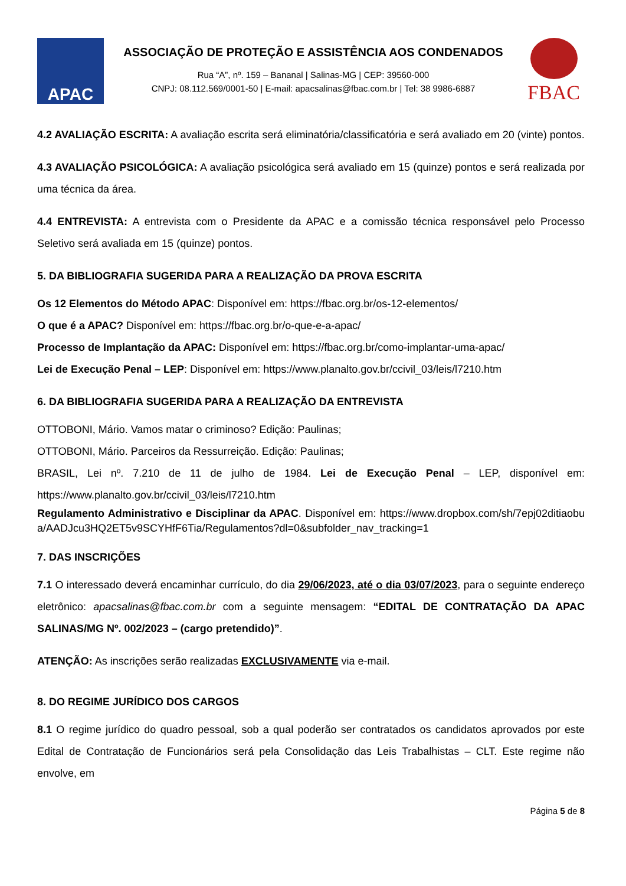APAC
ASSOCIAÇÃO DE PROTEÇÃO E ASSISTÊNCIA AOS CONDENADOS
Rua “A”, nº. 159 – Bananal | Salinas-MG | CEP: 39560-000
CNPJ: 08.112.569/0001-50 | E-mail: apacsalinas@fbac.com.br | Tel: 38 9986-6887
FBAC
4.2 AVALIAÇÃO ESCRITA: A avaliação escrita será eliminatória/classificatória e será avaliado em 20 (vinte) pontos.
4.3 AVALIAÇÃO PSICOLÓGICA: A avaliação psicológica será avaliado em 15 (quinze) pontos e será realizada por uma técnica da área.
4.4 ENTREVISTA: A entrevista com o Presidente da APAC e a comissão técnica responsável pelo Processo Seletivo será avaliada em 15 (quinze) pontos.
5. DA BIBLIOGRAFIA SUGERIDA PARA A REALIZAÇÃO DA PROVA ESCRITA
Os 12 Elementos do Método APAC: Disponível em: https://fbac.org.br/os-12-elementos/
O que é a APAC? Disponível em: https://fbac.org.br/o-que-e-a-apac/
Processo de Implantação da APAC: Disponível em: https://fbac.org.br/como-implantar-uma-apac/
Lei de Execução Penal – LEP: Disponível em: https://www.planalto.gov.br/ccivil_03/leis/l7210.htm
6. DA BIBLIOGRAFIA SUGERIDA PARA A REALIZAÇÃO DA ENTREVISTA
OTTOBONI, Mário. Vamos matar o criminoso? Edição: Paulinas;
OTTOBONI, Mário. Parceiros da Ressurreição. Edição: Paulinas;
BRASIL, Lei nº. 7.210 de 11 de julho de 1984. Lei de Execução Penal – LEP, disponível em: https://www.planalto.gov.br/ccivil_03/leis/l7210.htm
Regulamento Administrativo e Disciplinar da APAC. Disponível em: https://www.dropbox.com/sh/7epj02ditiaobua/AADJcu3HQ2ET5v9SCYHfF6Tia/Regulamentos?dl=0&subfolder_nav_tracking=1
7. DAS INSCRIÇÕES
7.1 O interessado deverá encaminhar currículo, do dia 29/06/2023, até o dia 03/07/2023, para o seguinte endereço eletrônico: apacsalinas@fbac.com.br com a seguinte mensagem: “EDITAL DE CONTRATAÇÃO DA APAC SALINAS/MG Nº. 002/2023 – (cargo pretendido)”.
ATENÇÃO: As inscrições serão realizadas EXCLUSIVAMENTE via e-mail.
8. DO REGIME JURÍDICO DOS CARGOS
8.1 O regime jurídico do quadro pessoal, sob a qual poderão ser contratados os candidatos aprovados por este Edital de Contratação de Funcionários será pela Consolidação das Leis Trabalhistas – CLT. Este regime não envolve, em
Página 5 de 8